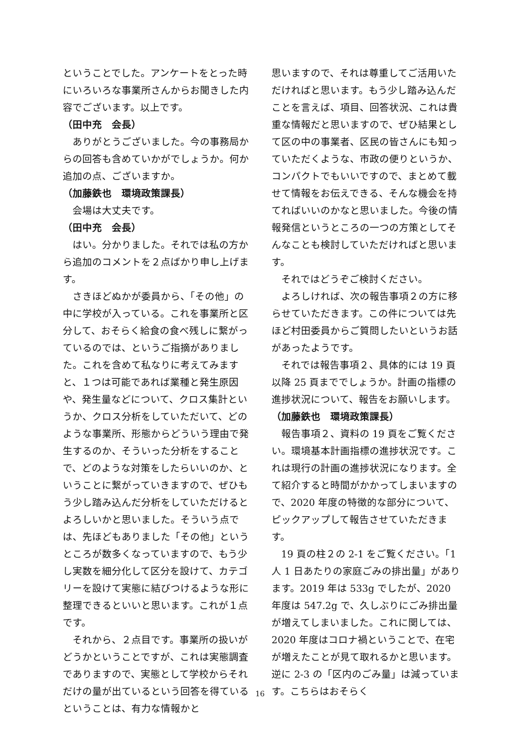ということでした。アンケートをとった時にいろいろな事業所さんからお聞きした内容でございます。以上です。
（田中充　会長）
ありがとうございました。今の事務局からの回答も含めていかがでしょうか。何か追加の点、ございますか。
（加藤鉄也　環境政策課長）
会場は大丈夫です。
（田中充　会長）
はい。分かりました。それでは私の方から追加のコメントを２点ばかり申し上げます。
さきほどぬかが委員から、「その他」の中に学校が入っている。これを事業所と区分して、おそらく給食の食べ残しに繋がっているのでは、というご指摘がありました。これを含めて私なりに考えてみますと、１つは可能であれば業種と発生原因や、発生量などについて、クロス集計というか、クロス分析をしていただいて、どのような事業所、形態からどういう理由で発生するのか、そういった分析をすることで、どのような対策をしたらいいのか、ということに繋がっていきますので、ぜひもう少し踏み込んだ分析をしていただけるとよろしいかと思いました。そういう点では、先ほどもありました「その他」というところが数多くなっていますので、もう少し実数を細分化して区分を設けて、カテゴリーを設けて実態に結びつけるような形に整理できるといいと思います。これが１点です。
それから、２点目です。事業所の扱いがどうかということですが、これは実態調査でありますので、実態として学校からそれだけの量が出ているという回答を得ているということは、有力な情報かと
思いますので、それは尊重してご活用いただければと思います。もう少し踏み込んだことを言えば、項目、回答状況、これは貴重な情報だと思いますので、ぜひ結果として区の中の事業者、区民の皆さんにも知っていただくような、市政の便りというか、コンパクトでもいいですので、まとめて載せて情報をお伝えできる、そんな機会を持てればいいのかなと思いました。今後の情報発信というところの一つの方策としてそんなことも検討していただければと思います。
それではどうぞご検討ください。
よろしければ、次の報告事項２の方に移らせていただきます。この件については先ほど村田委員からご質問したいというお話があったようです。
それでは報告事項２、具体的には 19 頁以降 25 頁まででしょうか。計画の指標の進捗状況について、報告をお願いします。
（加藤鉄也　環境政策課長）
報告事項２、資料の 19 頁をご覧ください。環境基本計画指標の進捗状況です。これは現行の計画の進捗状況になります。全て紹介すると時間がかかってしまいますので、2020 年度の特徴的な部分について、ピックアップして報告させていただきます。
19 頁の柱２の 2-1 をご覧ください。「1 人 1 日あたりの家庭ごみの排出量」があります。2019 年は 533g でしたが、2020 年度は 547.2g で、久しぶりにごみ排出量が増えてしまいました。これに関しては、2020 年度はコロナ禍ということで、在宅が増えたことが見て取れるかと思います。逆に 2-3 の「区内のごみ量」は減っています。こちらはおそらく
16